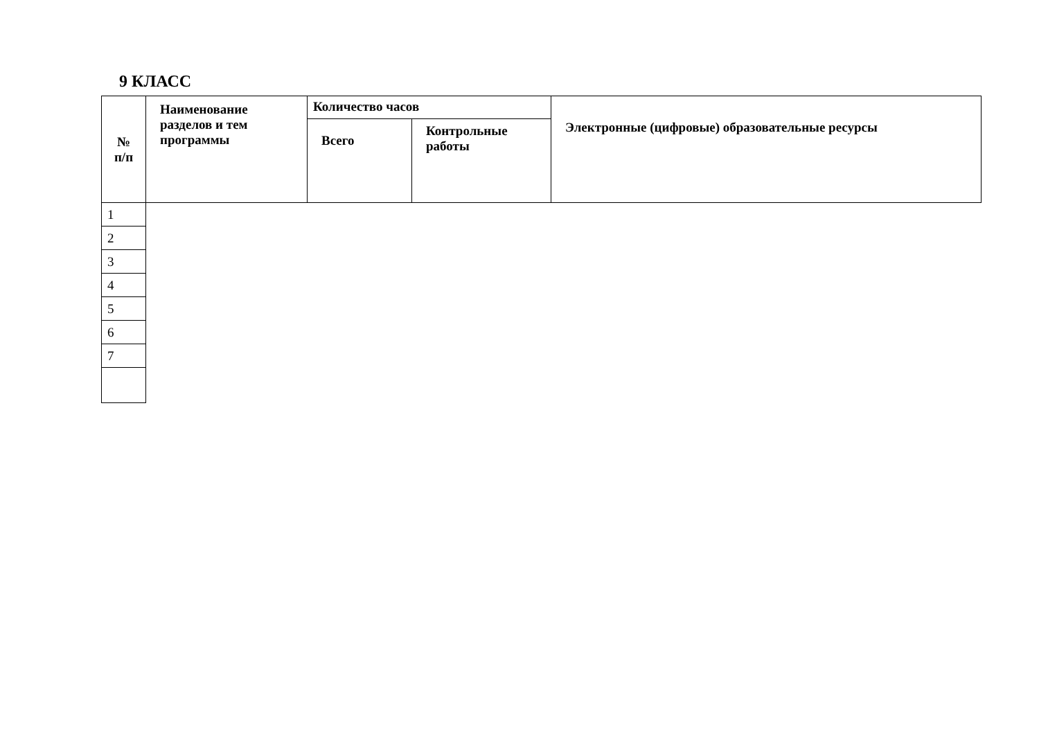9 КЛАСС
| № п/п | Наименование разделов и тем программы | Количество часов | | Электронные (цифровые) образовательные ресурсы |
| | | Всего | Контрольные работы | |
| 1 |
| 2 |
| 3 |
| 4 |
| 5 |
| 6 |
| 7 |